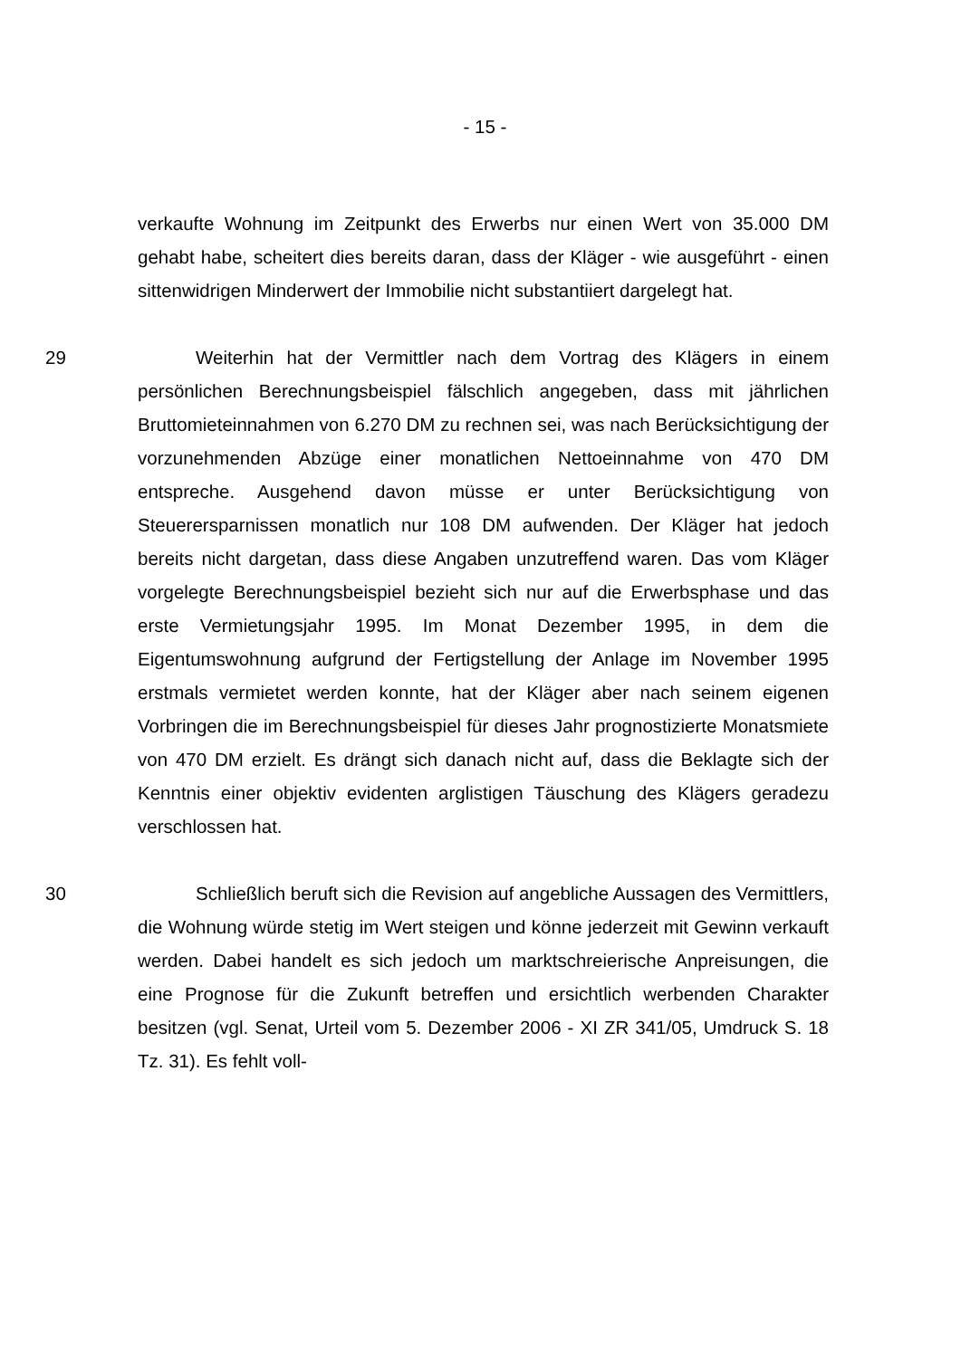- 15 -
verkaufte Wohnung im Zeitpunkt des Erwerbs nur einen Wert von 35.000 DM gehabt habe, scheitert dies bereits daran, dass der Kläger - wie ausgeführt - einen sittenwidrigen Minderwert der Immobilie nicht substantiiert dargelegt hat.
29 Weiterhin hat der Vermittler nach dem Vortrag des Klägers in einem persönlichen Berechnungsbeispiel fälschlich angegeben, dass mit jährlichen Bruttomieteinnahmen von 6.270 DM zu rechnen sei, was nach Berücksichtigung der vorzunehmenden Abzüge einer monatlichen Nettoeinnahme von 470 DM entspreche. Ausgehend davon müsse er unter Berücksichtigung von Steuerersparnissen monatlich nur 108 DM aufwenden. Der Kläger hat jedoch bereits nicht dargetan, dass diese Angaben unzutreffend waren. Das vom Kläger vorgelegte Berechnungsbeispiel bezieht sich nur auf die Erwerbsphase und das erste Vermietungsjahr 1995. Im Monat Dezember 1995, in dem die Eigentumswohnung aufgrund der Fertigstellung der Anlage im November 1995 erstmals vermietet werden konnte, hat der Kläger aber nach seinem eigenen Vorbringen die im Berechnungsbeispiel für dieses Jahr prognostizierte Monatsmiete von 470 DM erzielt. Es drängt sich danach nicht auf, dass die Beklagte sich der Kenntnis einer objektiv evidenten arglistigen Täuschung des Klägers geradezu verschlossen hat.
30 Schließlich beruft sich die Revision auf angebliche Aussagen des Vermittlers, die Wohnung würde stetig im Wert steigen und könne jederzeit mit Gewinn verkauft werden. Dabei handelt es sich jedoch um marktschreierische Anpreisungen, die eine Prognose für die Zukunft betreffen und ersichtlich werbenden Charakter besitzen (vgl. Senat, Urteil vom 5. Dezember 2006 - XI ZR 341/05, Umdruck S. 18 Tz. 31). Es fehlt voll-